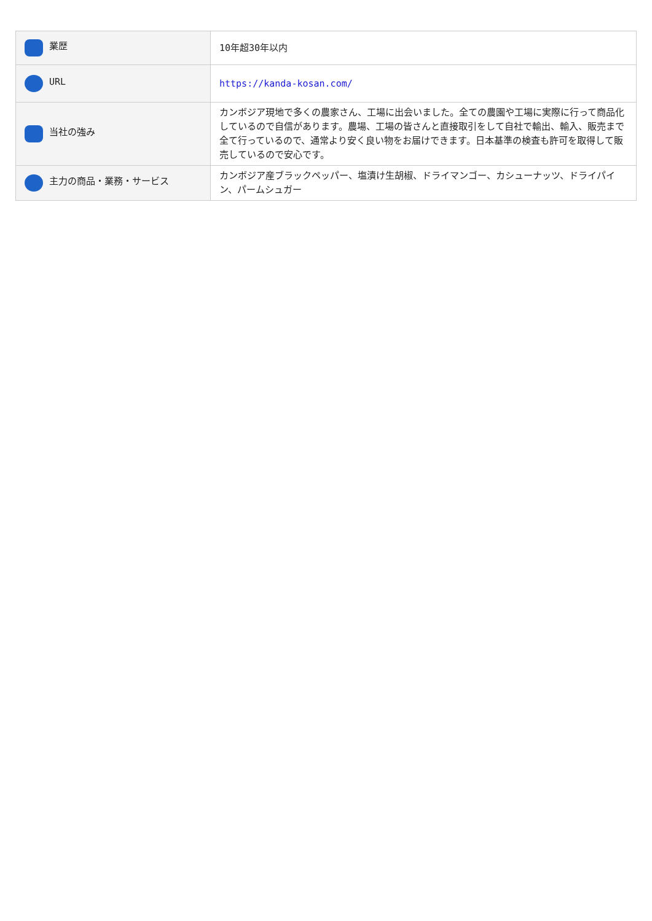| 業歴 | 10年超30年以内 |
| URL | https://kanda-kosan.com/ |
| 当社の強み | カンボジア現地で多くの農家さん、工場に出会いました。全ての農園や工場に実際に行って商品化しているので自信があります。農場、工場の皆さんと直接取引をして自社で輸出、輸入、販売まで全て行っているので、通常より安く良い物をお届けできます。日本基準の検査も許可を取得して販売しているので安心です。 |
| 主力の商品・業務・サービス | カンボジア産ブラックペッパー、塩漬け生胡椒、ドライマンゴー、カシューナッツ、ドライパイン、パームシュガー |